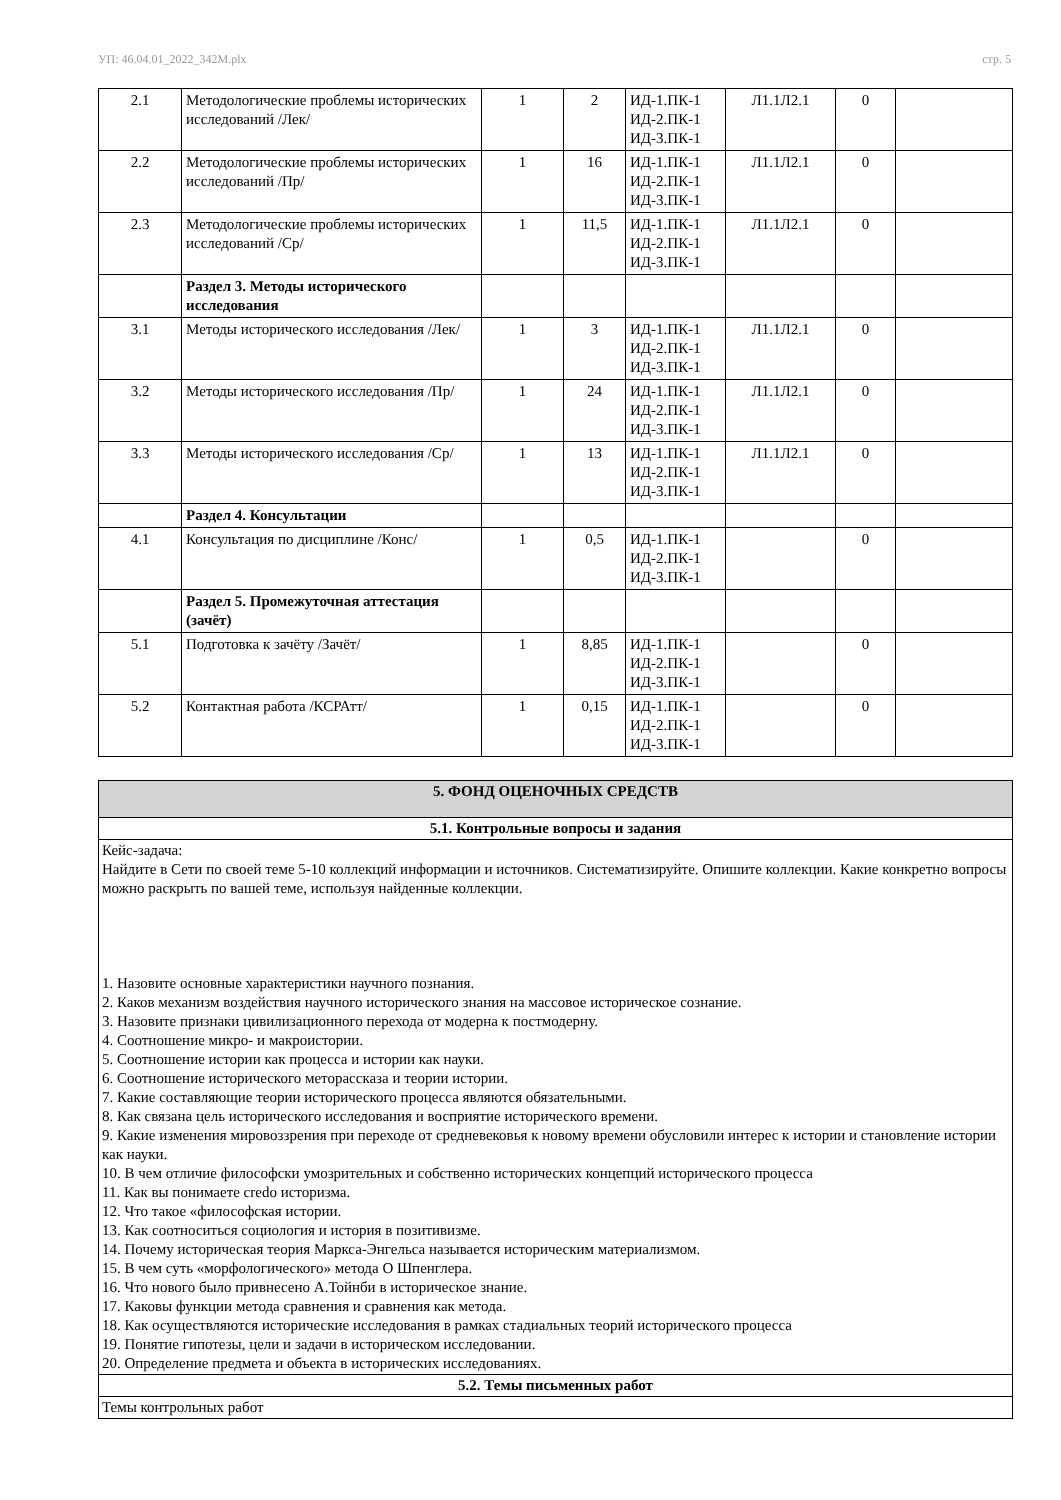УП: 46.04.01_2022_342М.plx стр. 5
| 2.1 | Методологические проблемы исторических исследований /Лек/ | 1 | 2 | ИД-1.ПК-1 ИД-2.ПК-1 ИД-3.ПК-1 | Л1.1Л2.1 | 0 | |
| 2.2 | Методологические проблемы исторических исследований /Пр/ | 1 | 16 | ИД-1.ПК-1 ИД-2.ПК-1 ИД-3.ПК-1 | Л1.1Л2.1 | 0 | |
| 2.3 | Методологические проблемы исторических исследований /Ср/ | 1 | 11,5 | ИД-1.ПК-1 ИД-2.ПК-1 ИД-3.ПК-1 | Л1.1Л2.1 | 0 | |
| | Раздел 3. Методы исторического исследования | | | | | | |
| 3.1 | Методы исторического исследования /Лек/ | 1 | 3 | ИД-1.ПК-1 ИД-2.ПК-1 ИД-3.ПК-1 | Л1.1Л2.1 | 0 | |
| 3.2 | Методы исторического исследования /Пр/ | 1 | 24 | ИД-1.ПК-1 ИД-2.ПК-1 ИД-3.ПК-1 | Л1.1Л2.1 | 0 | |
| 3.3 | Методы исторического исследования /Ср/ | 1 | 13 | ИД-1.ПК-1 ИД-2.ПК-1 ИД-3.ПК-1 | Л1.1Л2.1 | 0 | |
| | Раздел 4. Консультации | | | | | | |
| 4.1 | Консультация по дисциплине /Конс/ | 1 | 0,5 | ИД-1.ПК-1 ИД-2.ПК-1 ИД-3.ПК-1 | | 0 | |
| | Раздел 5. Промежуточная аттестация (зачёт) | | | | | | |
| 5.1 | Подготовка к зачёту /Зачёт/ | 1 | 8,85 | ИД-1.ПК-1 ИД-2.ПК-1 ИД-3.ПК-1 | | 0 | |
| 5.2 | Контактная работа /КСРАтт/ | 1 | 0,15 | ИД-1.ПК-1 ИД-2.ПК-1 ИД-3.ПК-1 | | 0 | |
| 5. ФОНД ОЦЕНОЧНЫХ СРЕДСТВ |
| 5.1. Контрольные вопросы и задания |
| Кейс-задача: Найдите в Сети по своей теме 5-10 коллекций информации и источников. Систематизируйте. Опишите коллекции. Какие конкретно вопросы можно раскрыть по вашей теме, используя найденные коллекции. 1. Назовите основные характеристики научного познания. 2. Каков механизм воздействия научного исторического знания на массовое историческое сознание. 3. Назовите признаки цивилизационного перехода от модерна к постмодерну. 4. Соотношение микро- и макроистории. 5. Соотношение истории как процесса и истории как науки. 6. Соотношение исторического меторассказа и теории истории. 7. Какие составляющие теории исторического процесса являются обязательными. 8. Как связана цель исторического исследования и восприятие исторического времени. 9. Какие изменения мировоззрения при переходе от средневековья к новому времени обусловили интерес к истории и становление истории как науки. 10. В чем отличие философски умозрительных и собственно исторических концепций исторического процесса 11. Как вы понимаете credo историзма. 12. Что такое «философская истории. 13. Как соотноситься социология и история в позитивизме. 14. Почему историческая теория Маркса-Энгельса называется историческим материализмом. 15. В чем суть «морфологического» метода О Шпенглера. 16. Что нового было привнесено А.Тойнби в историческое знание. 17. Каковы функции метода сравнения и сравнения как метода. 18. Как осуществляются исторические исследования в рамках стадиальных теорий исторического процесса 19. Понятие гипотезы, цели и задачи в историческом исследовании. 20. Определение предмета и объекта в исторических исследованиях. |
| 5.2. Темы письменных работ |
| Темы контрольных работ |